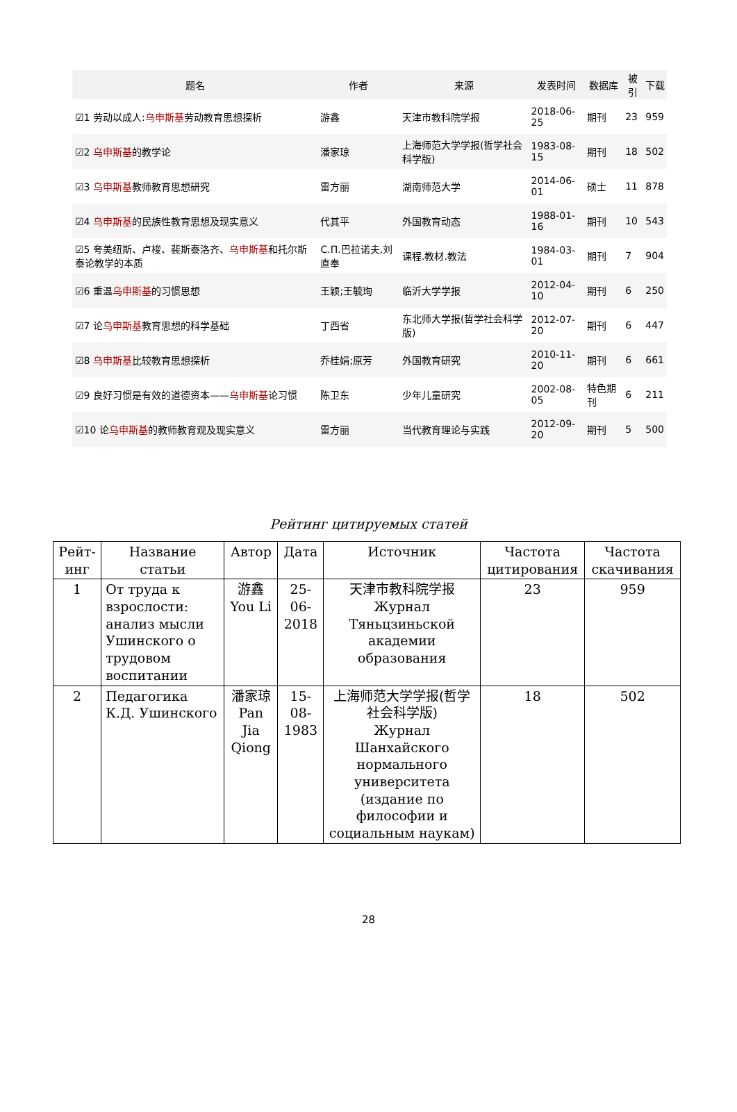| 题名 | 作者 | 来源 | 发表时间 | 数据库 | 被引 | 下载 |
| --- | --- | --- | --- | --- | --- | --- |
| ☑1 劳动以成人: 乌申斯基 劳动教育思想探析 | 游鑫 | 天津市教科院学报 | 2018-06-25 | 期刊 | 23 | 959 |
| ☑2 乌申斯基 的教学论 | 潘家琼 | 上海师范大学学报(哲学社会科学版) | 1983-08-15 | 期刊 | 18 | 502 |
| ☑3 乌申斯基 教师教育思想研究 | 雷方丽 | 湖南师范大学 | 2014-06-01 | 硕士 | 11 | 878 |
| ☑4 乌申斯基 的民族性教育思想及现实意义 | 代其平 | 外国教育动态 | 1988-01-16 | 期刊 | 10 | 543 |
| ☑5 夸美纽斯、卢梭、裴斯泰洛齐、 乌申斯基 和托尔斯泰论教学的本质 | C.П.巴拉诺夫,刘直奉 | 课程.教材.教法 | 1984-03-01 | 期刊 | 7 | 904 |
| ☑6 重温 乌申斯基 的习惯思想 | 王颖;王毓珣 | 临沂大学学报 | 2012-04-10 | 期刊 | 6 | 250 |
| ☑7 论 乌申斯基 教育思想的科学基础 | 丁西省 | 东北师大学报(哲学社会科学版) | 2012-07-20 | 期刊 | 6 | 447 |
| ☑8 乌申斯基 比较教育思想探析 | 乔桂娟;原芳 | 外国教育研究 | 2010-11-20 | 期刊 | 6 | 661 |
| ☑9 良好习惯是有效的道德资本—— 乌申斯基 论习惯 | 陈卫东 | 少年儿童研究 | 2002-08-05 | 特色期刊 | 6 | 211 |
| ☑10 论 乌申斯基 的教师教育观及现实意义 | 雷方丽 | 当代教育理论与实践 | 2012-09-20 | 期刊 | 5 | 500 |
Рейтинг цитируемых статей
| Рейт-инг | Название статьи | Автор | Дата | Источник | Частота цитирования | Частота скачивания |
| 1 | От труда к взрослости: анализ мысли Ушинского о трудовом воспитании | 游鑫 You Li | 25-06-2018 | 天津市教科院学报 Журнал Тяньцзиньской академии образования | 23 | 959 |
| 2 | Педагогика К.Д. Ушинского | 潘家琼 Pan Jia Qiong | 15-08-1983 | 上海师范大学学报(哲学社会科学版) Журнал Шанхайского нормального университета (издание по философии и социальным наукам) | 18 | 502 |
28